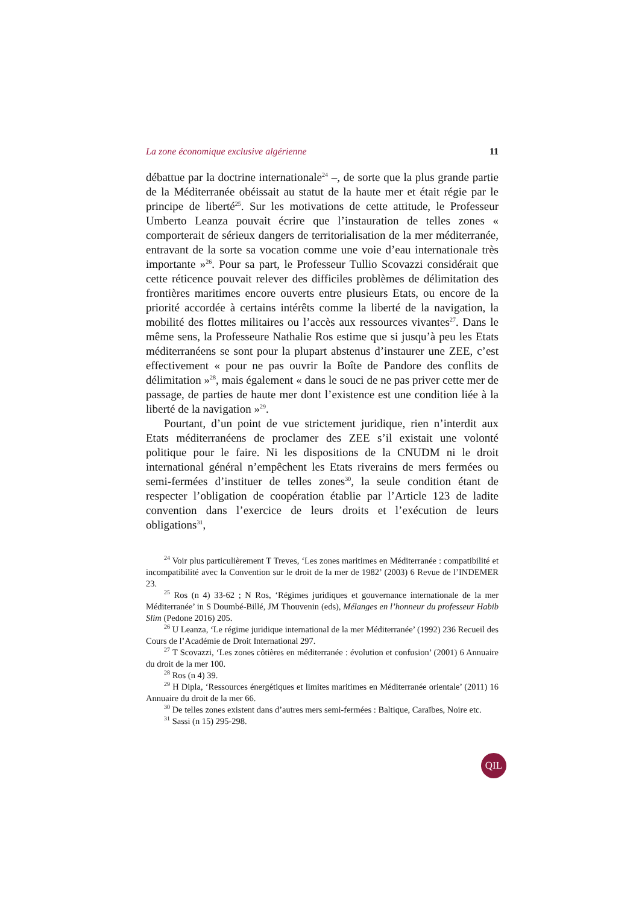La zone économique exclusive algérienne 11
débattue par la doctrine internationale<sup>24</sup> –, de sorte que la plus grande partie de la Méditerranée obéissait au statut de la haute mer et était régie par le principe de liberté<sup>25</sup>. Sur les motivations de cette attitude, le Professeur Umberto Leanza pouvait écrire que l’instauration de telles zones « comporterait de sérieux dangers de territorialisation de la mer méditerranée, entravant de la sorte sa vocation comme une voie d’eau internationale très importante »<sup>26</sup>. Pour sa part, le Professeur Tullio Scovazzi considérait que cette réticence pouvait relever des difficiles problèmes de délimitation des frontières maritimes encore ouverts entre plusieurs Etats, ou encore de la priorité accordée à certains intérêts comme la liberté de la navigation, la mobilité des flottes militaires ou l’accès aux ressources vivantes<sup>27</sup>. Dans le même sens, la Professeure Nathalie Ros estime que si jusqu’à peu les Etats méditerranéens se sont pour la plupart abstenus d’instaurer une ZEE, c’est effectivement « pour ne pas ouvrir la Boîte de Pandore des conflits de délimitation »<sup>28</sup>, mais également « dans le souci de ne pas priver cette mer de passage, de parties de haute mer dont l’existence est une condition liée à la liberté de la navigation »<sup>29</sup>.
Pourtant, d’un point de vue strictement juridique, rien n’interdit aux Etats méditerranéens de proclamer des ZEE s’il existait une volonté politique pour le faire. Ni les dispositions de la CNUDM ni le droit international général n’empêchent les Etats riverains de mers fermées ou semi-fermées d’instituer de telles zones<sup>30</sup>, la seule condition étant de respecter l’obligation de coopération établie par l’Article 123 de ladite convention dans l’exercice de leurs droits et l’exécution de leurs obligations<sup>31</sup>,
<sup>24</sup> Voir plus particulièrement T Treves, ‘Les zones maritimes en Méditerranée : compatibilité et incompatibilité avec la Convention sur le droit de la mer de 1982’ (2003) 6 Revue de l’INDEMER 23.
<sup>25</sup> Ros (n 4) 33-62 ; N Ros, ‘Régimes juridiques et gouvernance internationale de la mer Méditerranée’ in S Doumbé-Billé, JM Thouvenin (eds), Mélanges en l’honneur du professeur Habib Slim (Pedone 2016) 205.
<sup>26</sup> U Leanza, ‘Le régime juridique international de la mer Méditerranée’ (1992) 236 Recueil des Cours de l’Académie de Droit International 297.
<sup>27</sup> T Scovazzi, ‘Les zones côtières en méditerranée : évolution et confusion’ (2001) 6 Annuaire du droit de la mer 100.
<sup>28</sup> Ros (n 4) 39.
<sup>29</sup> H Dipla, ‘Ressources énergétiques et limites maritimes en Méditerranée orientale’ (2011) 16 Annuaire du droit de la mer 66.
<sup>30</sup> De telles zones existent dans d’autres mers semi-fermées : Baltique, Caraïbes, Noire etc.
<sup>31</sup> Sassi (n 15) 295-298.
QIL